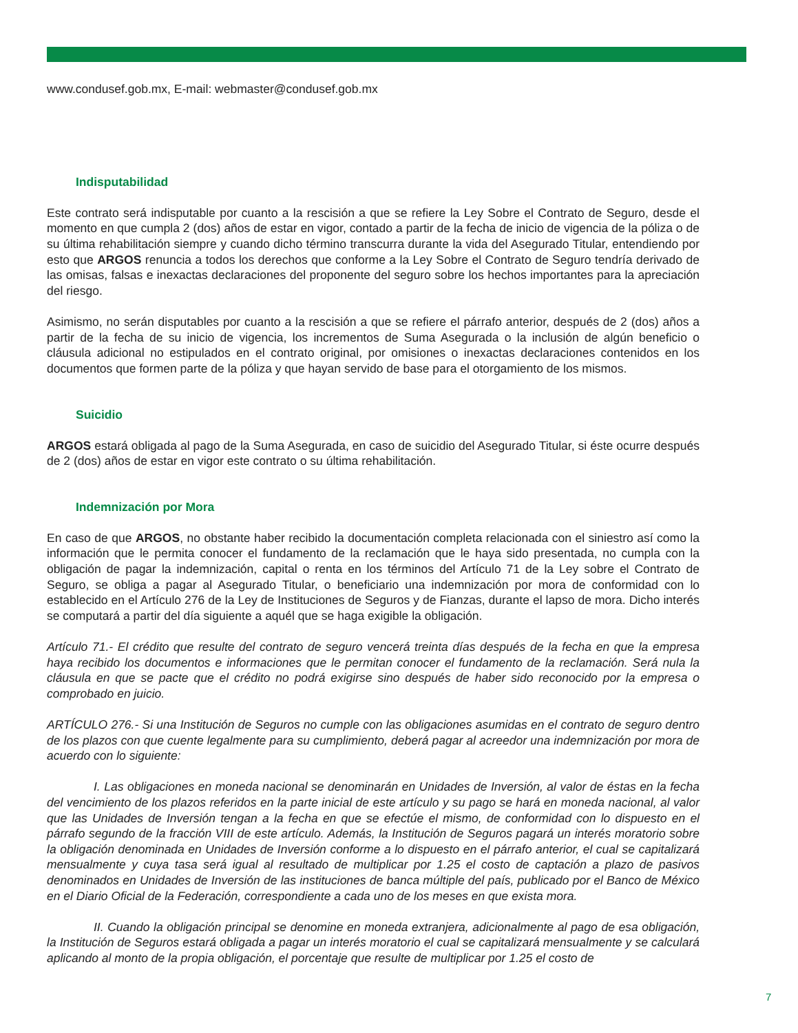www.condusef.gob.mx, E-mail: webmaster@condusef.gob.mx
Indisputabilidad
Este contrato será indisputable por cuanto a la rescisión a que se refiere la Ley Sobre el Contrato de Seguro, desde el momento en que cumpla 2 (dos) años de estar en vigor, contado a partir de la fecha de inicio de vigencia de la póliza o de su última rehabilitación siempre y cuando dicho término transcurra durante la vida del Asegurado Titular, entendiendo por esto que ARGOS renuncia a todos los derechos que conforme a la Ley Sobre el Contrato de Seguro tendría derivado de las omisas, falsas e inexactas declaraciones del proponente del seguro sobre los hechos importantes para la apreciación del riesgo.
Asimismo, no serán disputables por cuanto a la rescisión a que se refiere el párrafo anterior, después de 2 (dos) años a partir de la fecha de su inicio de vigencia, los incrementos de Suma Asegurada o la inclusión de algún beneficio o cláusula adicional no estipulados en el contrato original, por omisiones o inexactas declaraciones contenidos en los documentos que formen parte de la póliza y que hayan servido de base para el otorgamiento de los mismos.
Suicidio
ARGOS estará obligada al pago de la Suma Asegurada, en caso de suicidio del Asegurado Titular, si éste ocurre después de 2 (dos) años de estar en vigor este contrato o su última rehabilitación.
Indemnización por Mora
En caso de que ARGOS, no obstante haber recibido la documentación completa relacionada con el siniestro así como la información que le permita conocer el fundamento de la reclamación que le haya sido presentada, no cumpla con la obligación de pagar la indemnización, capital o renta en los términos del Artículo 71 de la Ley sobre el Contrato de Seguro, se obliga a pagar al Asegurado Titular, o beneficiario una indemnización por mora de conformidad con lo establecido en el Artículo 276 de la Ley de Instituciones de Seguros y de Fianzas, durante el lapso de mora. Dicho interés se computará a partir del día siguiente a aquél que se haga exigible la obligación.
Artículo 71.- El crédito que resulte del contrato de seguro vencerá treinta días después de la fecha en que la empresa haya recibido los documentos e informaciones que le permitan conocer el fundamento de la reclamación. Será nula la cláusula en que se pacte que el crédito no podrá exigirse sino después de haber sido reconocido por la empresa o comprobado en juicio.
ARTÍCULO 276.- Si una Institución de Seguros no cumple con las obligaciones asumidas en el contrato de seguro dentro de los plazos con que cuente legalmente para su cumplimiento, deberá pagar al acreedor una indemnización por mora de acuerdo con lo siguiente:
I. Las obligaciones en moneda nacional se denominarán en Unidades de Inversión, al valor de éstas en la fecha del vencimiento de los plazos referidos en la parte inicial de este artículo y su pago se hará en moneda nacional, al valor que las Unidades de Inversión tengan a la fecha en que se efectúe el mismo, de conformidad con lo dispuesto en el párrafo segundo de la fracción VIII de este artículo. Además, la Institución de Seguros pagará un interés moratorio sobre la obligación denominada en Unidades de Inversión conforme a lo dispuesto en el párrafo anterior, el cual se capitalizará mensualmente y cuya tasa será igual al resultado de multiplicar por 1.25 el costo de captación a plazo de pasivos denominados en Unidades de Inversión de las instituciones de banca múltiple del país, publicado por el Banco de México en el Diario Oficial de la Federación, correspondiente a cada uno de los meses en que exista mora.
II. Cuando la obligación principal se denomine en moneda extranjera, adicionalmente al pago de esa obligación, la Institución de Seguros estará obligada a pagar un interés moratorio el cual se capitalizará mensualmente y se calculará aplicando al monto de la propia obligación, el porcentaje que resulte de multiplicar por 1.25 el costo de
7